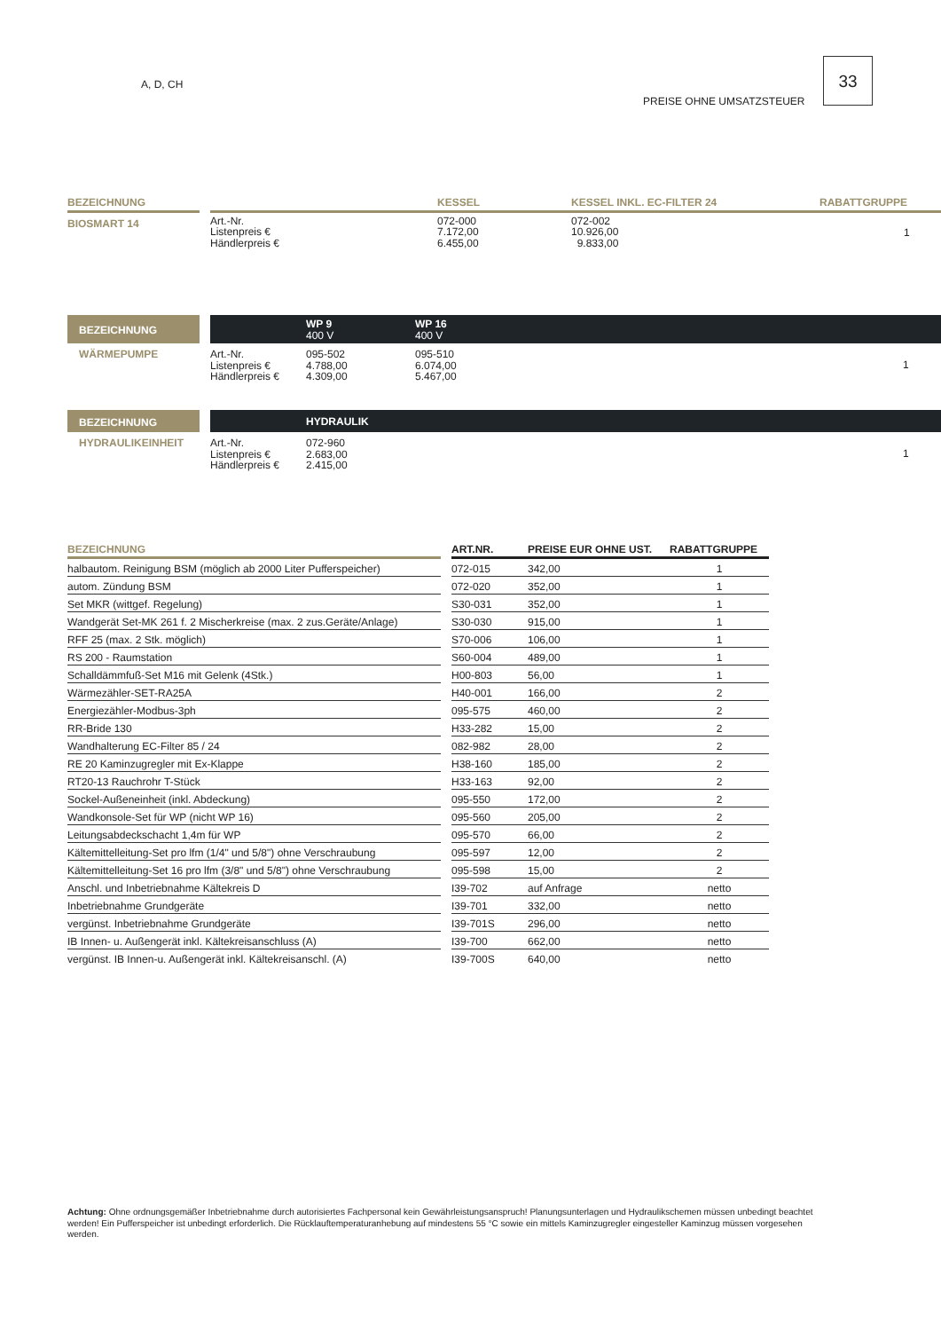A, D, CH
PREISE OHNE UMSATZSTEUER
33
| BEZEICHNUNG | | | KESSEL | KESSEL INKL. EC-FILTER 24 | RABATTGRUPPE |
| --- | --- | --- | --- | --- | --- |
| BIOSMART 14 | | Art.-Nr. Listenpreis € Händlerpreis € | 072-000 7.172,00 6.455,00 | 072-002 10.926,00 9.833,00 | 1 |
BEZEICHNUNG
WP 9
400 V
WP 16
400 V
WÄRMEPUMPE Art.-Nr.
Listenpreis €
Händlerpreis €
095-502
4.788,00
4.309,00
095-510
6.074,00
5.467,00
1
BEZEICHNUNG
HYDRAULIK
HYDRAULIKEINHEIT Art.-Nr.
Listenpreis €
Händlerpreis €
072-960
2.683,00
2.415,00
1
| BEZEICHNUNG | | ART.NR. | PREISE EUR OHNE UST. | RABATTGRUPPE |
| --- | --- | --- | --- | --- |
| halbautom. Reinigung BSM (möglich ab 2000 Liter Pufferspeicher) | | 072-015 | 342,00 | 1 |
| autom. Zündung BSM | | 072-020 | 352,00 | 1 |
| Set MKR (wittgef. Regelung) | | S30-031 | 352,00 | 1 |
| Wandgerät Set-MK 261 f. 2 Mischerkreise (max. 2 zus.Geräte/Anlage) | | S30-030 | 915,00 | 1 |
| RFF 25 (max. 2 Stk. möglich) | | S70-006 | 106,00 | 1 |
| RS 200 - Raumstation | | S60-004 | 489,00 | 1 |
| Schalldämmfuß-Set M16 mit Gelenk (4Stk.) | | H00-803 | 56,00 | 1 |
| Wärmezähler-SET-RA25A | | H40-001 | 166,00 | 2 |
| Energiezähler-Modbus-3ph | | 095-575 | 460,00 | 2 |
| RR-Bride 130 | | H33-282 | 15,00 | 2 |
| Wandhalterung EC-Filter 85 / 24 | | 082-982 | 28,00 | 2 |
| RE 20 Kaminzugregler mit Ex-Klappe | | H38-160 | 185,00 | 2 |
| RT20-13 Rauchrohr T-Stück | | H33-163 | 92,00 | 2 |
| Sockel-Außeneinheit (inkl. Abdeckung) | | 095-550 | 172,00 | 2 |
| Wandkonsole-Set für WP (nicht WP 16) | | 095-560 | 205,00 | 2 |
| Leitungsabdeckschacht 1,4m für WP | | 095-570 | 66,00 | 2 |
| Kältemittelleitung-Set pro lfm (1/4" und 5/8") ohne Verschraubung | | 095-597 | 12,00 | 2 |
| Kältemittelleitung-Set 16 pro lfm (3/8" und 5/8") ohne Verschraubung | | 095-598 | 15,00 | 2 |
| Anschl. und Inbetriebnahme Kältekreis D | | I39-702 | auf Anfrage | netto |
| Inbetriebnahme Grundgeräte | | I39-701 | 332,00 | netto |
| vergünst. Inbetriebnahme Grundgeräte | | I39-701S | 296,00 | netto |
| IB Innen- u. Außengerät inkl. Kältekreisanschluss (A) | | I39-700 | 662,00 | netto |
| vergünst. IB Innen-u. Außengerät inkl. Kältekreisanschl. (A) | | I39-700S | 640,00 | netto |
Achtung: Ohne ordnungsgemäßer Inbetriebnahme durch autorisiertes Fachpersonal kein Gewährleistungsanspruch! Planungsunterlagen und Hydraulikschemen müssen unbedingt beachtet werden! Ein Pufferspeicher ist unbedingt erforderlich. Die Rücklauftemperaturanhebung auf mindestens 55 °C sowie ein mittels Kaminzugregler eingesteller Kaminzug müssen vorgesehen werden.